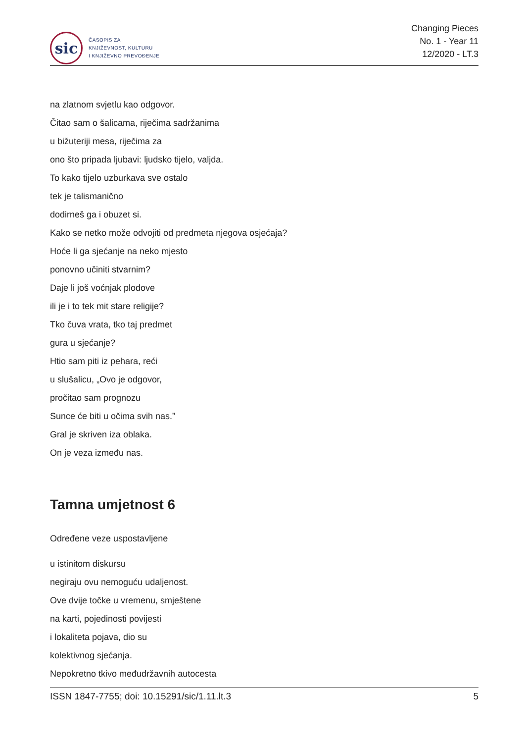sic
ČASOPIS ZA
KNJIŽEVNOST, KULTURU
I KNJIŽEVNO PREVOĐENJE
Changing Pieces
No. 1 - Year 11
12/2020 - LT.3
na zlatnom svjetlu kao odgovor.
Čitao sam o šalicama, riječima sadržanima
u bižuteriji mesa, riječima za
ono što pripada ljubavi: ljudsko tijelo, valjda.
To kako tijelo uzburkava sve ostalo
tek je talismanično
dodirneš ga i obuzet si.
Kako se netko može odvojiti od predmeta njegova osjećaja?
Hoće li ga sjećanje na neko mjesto
ponovno učiniti stvarnim?
Daje li još voćnjak plodove
ili je i to tek mit stare religije?
Tko čuva vrata, tko taj predmet
gura u sjećanje?
Htio sam piti iz pehara, reći
u slušalicu, „Ovo je odgovor,
pročitao sam prognozu
Sunce će biti u očima svih nas.”
Gral je skriven iza oblaka.
On je veza između nas.
Tamna umjetnost 6
Određene veze uspostavljene
u istinitom diskursu
negiraju ovu nemoguću udaljenost.
Ove dvije točke u vremenu, smještene
na karti, pojedinosti povijesti
i lokaliteta pojava, dio su
kolektivnog sjećanja.
Nepokretno tkivo međudržavnih autocesta
ISSN 1847-7755; doi: 10.15291/sic/1.11.lt.3 5